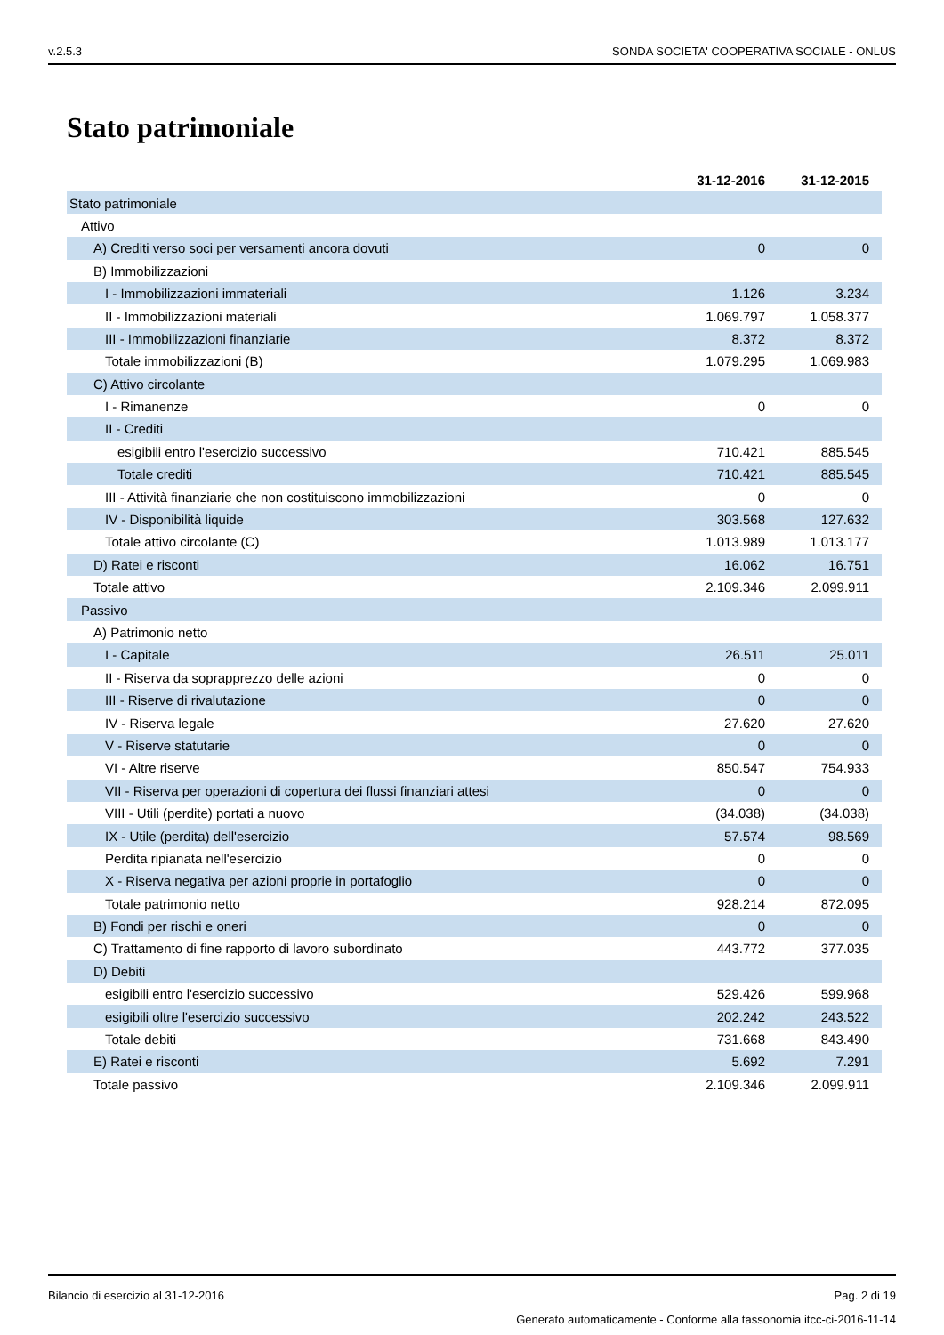v.2.5.3 SONDA SOCIETA' COOPERATIVA SOCIALE - ONLUS
Stato patrimoniale
| | 31-12-2016 | 31-12-2015 |
| --- | --- | --- |
| Stato patrimoniale | | |
| Attivo | | |
| A) Crediti verso soci per versamenti ancora dovuti | 0 | 0 |
| B) Immobilizzazioni | | |
| I - Immobilizzazioni immateriali | 1.126 | 3.234 |
| II - Immobilizzazioni materiali | 1.069.797 | 1.058.377 |
| III - Immobilizzazioni finanziarie | 8.372 | 8.372 |
| Totale immobilizzazioni (B) | 1.079.295 | 1.069.983 |
| C) Attivo circolante | | |
| I - Rimanenze | 0 | 0 |
| II - Crediti | | |
| esigibili entro l'esercizio successivo | 710.421 | 885.545 |
| Totale crediti | 710.421 | 885.545 |
| III - Attività finanziarie che non costituiscono immobilizzazioni | 0 | 0 |
| IV - Disponibilità liquide | 303.568 | 127.632 |
| Totale attivo circolante (C) | 1.013.989 | 1.013.177 |
| D) Ratei e risconti | 16.062 | 16.751 |
| Totale attivo | 2.109.346 | 2.099.911 |
| Passivo | | |
| A) Patrimonio netto | | |
| I - Capitale | 26.511 | 25.011 |
| II - Riserva da soprapprezzo delle azioni | 0 | 0 |
| III - Riserve di rivalutazione | 0 | 0 |
| IV - Riserva legale | 27.620 | 27.620 |
| V - Riserve statutarie | 0 | 0 |
| VI - Altre riserve | 850.547 | 754.933 |
| VII - Riserva per operazioni di copertura dei flussi finanziari attesi | 0 | 0 |
| VIII - Utili (perdite) portati a nuovo | (34.038) | (34.038) |
| IX - Utile (perdita) dell'esercizio | 57.574 | 98.569 |
| Perdita ripianata nell'esercizio | 0 | 0 |
| X - Riserva negativa per azioni proprie in portafoglio | 0 | 0 |
| Totale patrimonio netto | 928.214 | 872.095 |
| B) Fondi per rischi e oneri | 0 | 0 |
| C) Trattamento di fine rapporto di lavoro subordinato | 443.772 | 377.035 |
| D) Debiti | | |
| esigibili entro l'esercizio successivo | 529.426 | 599.968 |
| esigibili oltre l'esercizio successivo | 202.242 | 243.522 |
| Totale debiti | 731.668 | 843.490 |
| E) Ratei e risconti | 5.692 | 7.291 |
| Totale passivo | 2.109.346 | 2.099.911 |
Bilancio di esercizio al 31-12-2016 Pag. 2 di 19
Generato automaticamente - Conforme alla tassonomia itcc-ci-2016-11-14